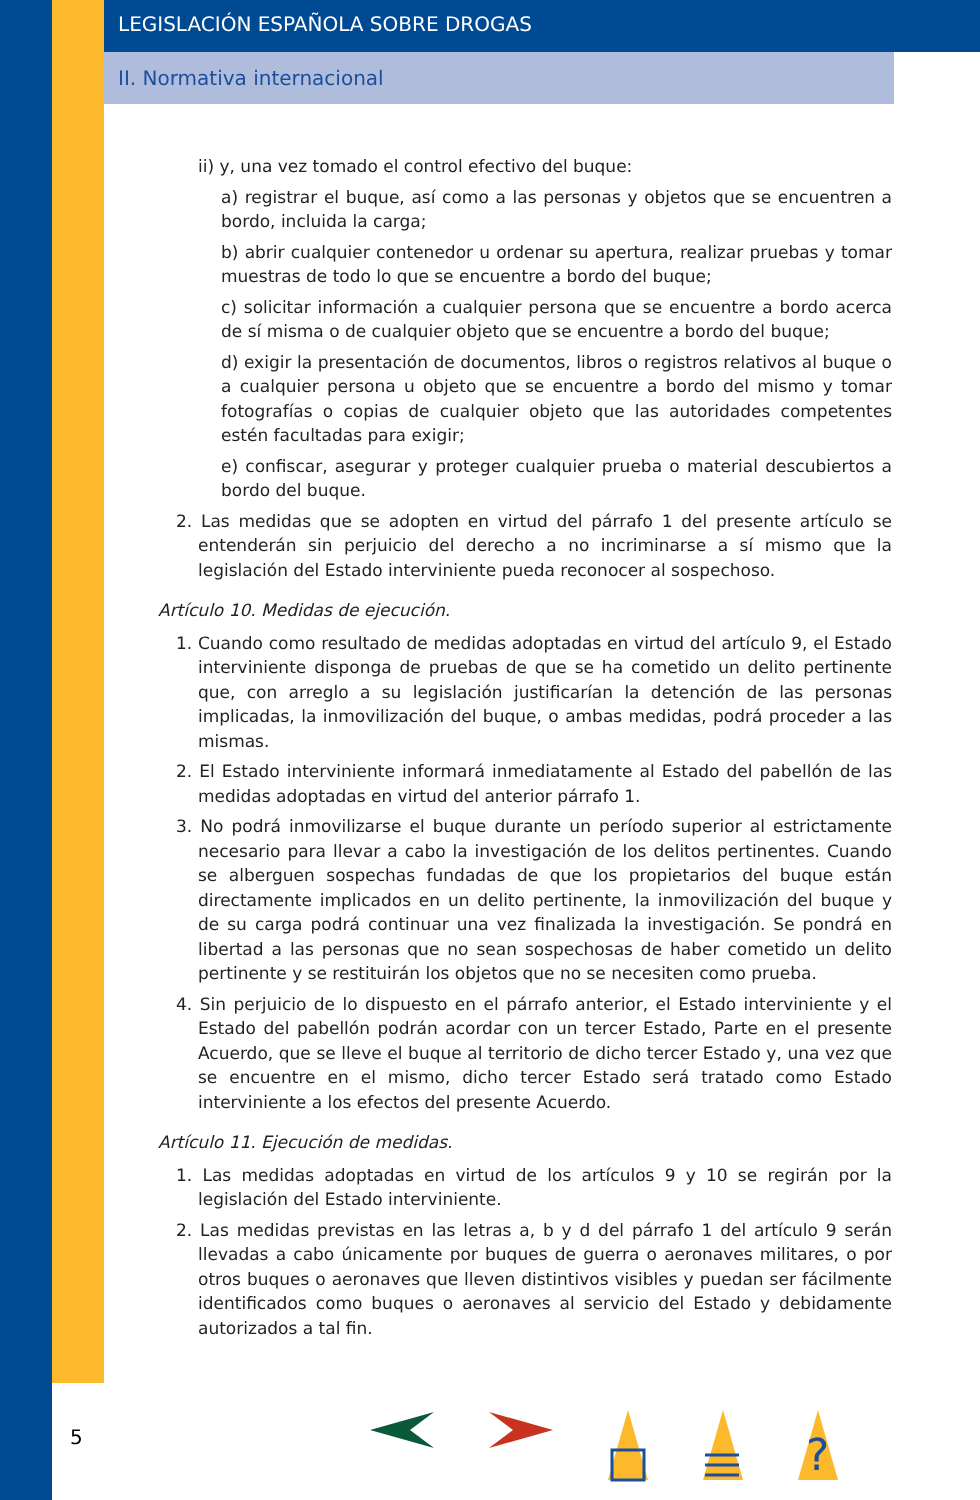LEGISLACIÓN ESPAÑOLA SOBRE DROGAS
II. Normativa internacional
ii) y, una vez tomado el control efectivo del buque:
a) registrar el buque, así como a las personas y objetos que se encuentren a bordo, incluida la carga;
b) abrir cualquier contenedor u ordenar su apertura, realizar pruebas y tomar muestras de todo lo que se encuentre a bordo del buque;
c) solicitar información a cualquier persona que se encuentre a bordo acerca de sí misma o de cualquier objeto que se encuentre a bordo del buque;
d) exigir la presentación de documentos, libros o registros relativos al buque o a cualquier persona u objeto que se encuentre a bordo del mismo y tomar fotografías o copias de cualquier objeto que las autoridades competentes estén facultadas para exigir;
e) confiscar, asegurar y proteger cualquier prueba o material descubiertos a bordo del buque.
2. Las medidas que se adopten en virtud del párrafo 1 del presente artículo se entenderán sin perjuicio del derecho a no incriminarse a sí mismo que la legislación del Estado interviniente pueda reconocer al sospechoso.
Artículo 10. Medidas de ejecución.
1. Cuando como resultado de medidas adoptadas en virtud del artículo 9, el Estado interviniente disponga de pruebas de que se ha cometido un delito pertinente que, con arreglo a su legislación justificarían la detención de las personas implicadas, la inmovilización del buque, o ambas medidas, podrá proceder a las mismas.
2. El Estado interviniente informará inmediatamente al Estado del pabellón de las medidas adoptadas en virtud del anterior párrafo 1.
3. No podrá inmovilizarse el buque durante un período superior al estrictamente necesario para llevar a cabo la investigación de los delitos pertinentes. Cuando se alberguen sospechas fundadas de que los propietarios del buque están directamente implicados en un delito pertinente, la inmovilización del buque y de su carga podrá continuar una vez finalizada la investigación. Se pondrá en libertad a las personas que no sean sospechosas de haber cometido un delito pertinente y se restituirán los objetos que no se necesiten como prueba.
4. Sin perjuicio de lo dispuesto en el párrafo anterior, el Estado interviniente y el Estado del pabellón podrán acordar con un tercer Estado, Parte en el presente Acuerdo, que se lleve el buque al territorio de dicho tercer Estado y, una vez que se encuentre en el mismo, dicho tercer Estado será tratado como Estado interviniente a los efectos del presente Acuerdo.
Artículo 11. Ejecución de medidas.
1. Las medidas adoptadas en virtud de los artículos 9 y 10 se regirán por la legislación del Estado interviniente.
2. Las medidas previstas en las letras a, b y d del párrafo 1 del artículo 9 serán llevadas a cabo únicamente por buques de guerra o aeronaves militares, o por otros buques o aeronaves que lleven distintivos visibles y puedan ser fácilmente identificados como buques o aeronaves al servicio del Estado y debidamente autorizados a tal fin.
5
?